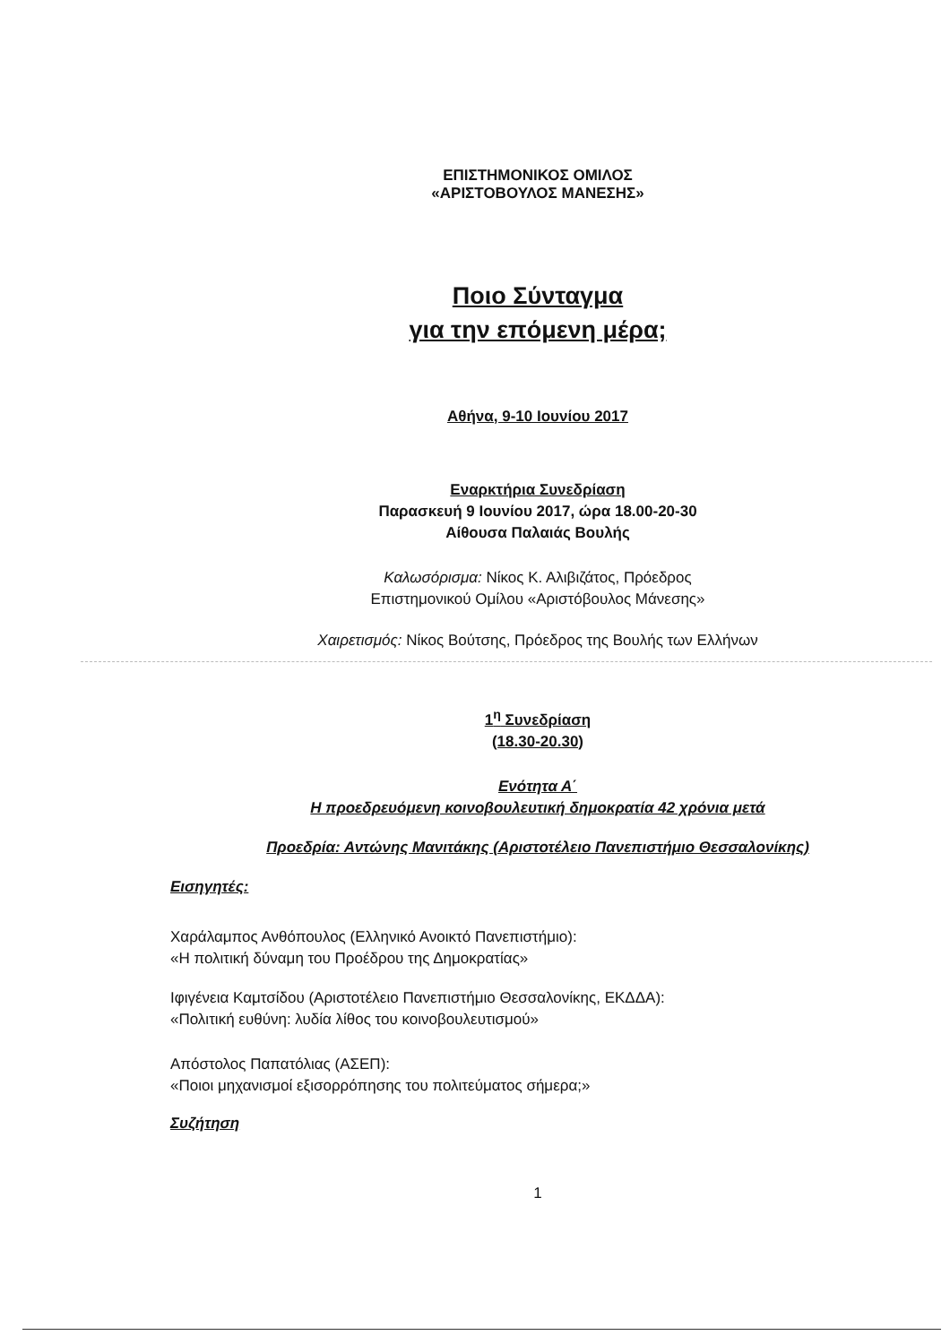ΕΠΙΣΤΗΜΟΝΙΚΟΣ ΟΜΙΛΟΣ
«ΑΡΙΣΤΟΒΟΥΛΟΣ ΜΑΝΕΣΗΣ»
Ποιο Σύνταγμα
για την επόμενη μέρα;
Αθήνα, 9-10 Ιουνίου 2017
Εναρκτήρια Συνεδρίαση
Παρασκευή 9 Ιουνίου 2017, ώρα 18.00-20-30
Αίθουσα Παλαιάς Βουλής
Καλωσόρισμα: Νίκος Κ. Αλιβιζάτος, Πρόεδρος
Επιστημονικού Ομίλου «Αριστόβουλος Μάνεσης»
Χαιρετισμός: Νίκος Βούτσης, Πρόεδρος της Βουλής των Ελλήνων
1<sup>η</sup> Συνεδρίαση
(18.30-20.30)
Ενότητα Α΄
Η προεδρευόμενη κοινοβουλευτική δημοκρατία 42 χρόνια μετά
Προεδρία: Αντώνης Μανιτάκης (Αριστοτέλειο Πανεπιστήμιο Θεσσαλονίκης)
Εισηγητές:
Χαράλαμπος Ανθόπουλος (Ελληνικό Ανοικτό Πανεπιστήμιο):
«Η πολιτική δύναμη του Προέδρου της Δημοκρατίας»
Ιφιγένεια Καμτσίδου (Αριστοτέλειο Πανεπιστήμιο Θεσσαλονίκης, ΕΚΔΔΑ):
«Πολιτική ευθύνη: λυδία λίθος του κοινοβουλευτισμού»
Απόστολος Παπατόλιας (ΑΣΕΠ):
«Ποιοι μηχανισμοί εξισορρόπησης του πολιτεύματος σήμερα;»
Συζήτηση
1